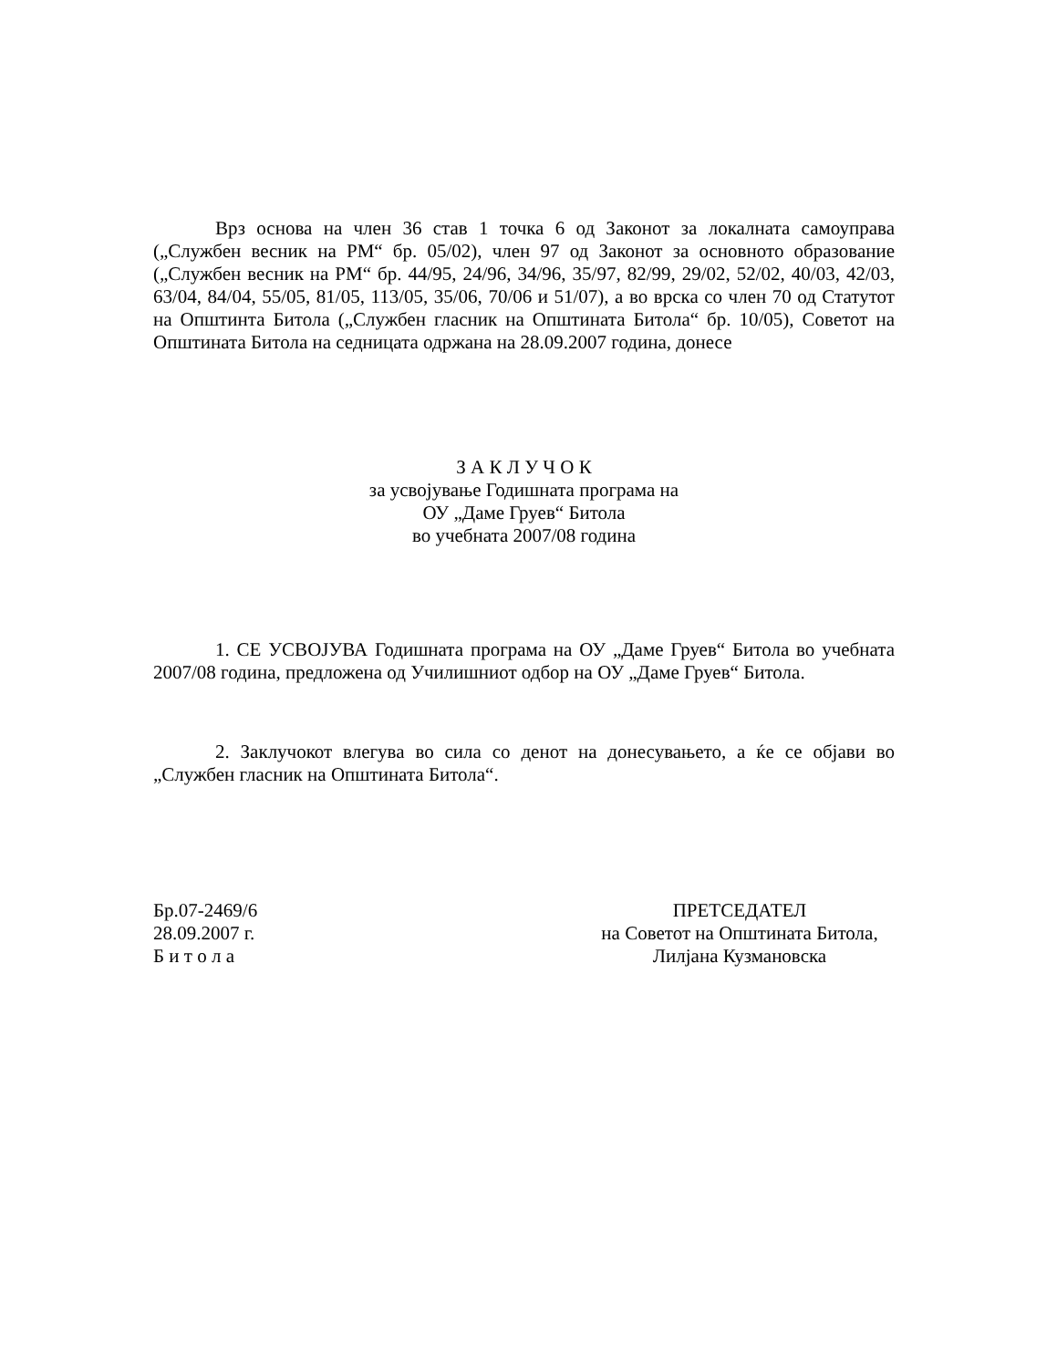Врз основа на член 36 став 1 точка 6 од Законот за локалната самоуправа („Службен весник на РМ“ бр. 05/02), член 97 од Законот за основното образование („Службен весник на РМ“ бр. 44/95, 24/96, 34/96, 35/97, 82/99, 29/02, 52/02, 40/03, 42/03, 63/04, 84/04, 55/05, 81/05, 113/05, 35/06, 70/06 и 51/07), а во врска со член 70 од Статутот на Општинта Битола („Службен гласник на Општината Битола“ бр. 10/05), Советот на Општината Битола на седницата одржана на 28.09.2007 година, донесе
З А К Л У Ч О К
за усвојување Годишната програма на
ОУ „Даме Груев“ Битола
во учебната 2007/08 година
1. СЕ УСВОЈУВА Годишната програма на ОУ „Даме Груев“ Битола во учебната 2007/08 година, предложена од Училишниот одбор на ОУ „Даме Груев“ Битола.
2. Заклучокот влегува во сила со денот на донесувањето, а ќе се објави во „Службен гласник на Општината Битола“.
Бр.07-2469/6
28.09.2007 г.
Б и т о л а
ПРЕТСЕДАТЕЛ
на Советот на Општината Битола,
Лилјана Кузмановска